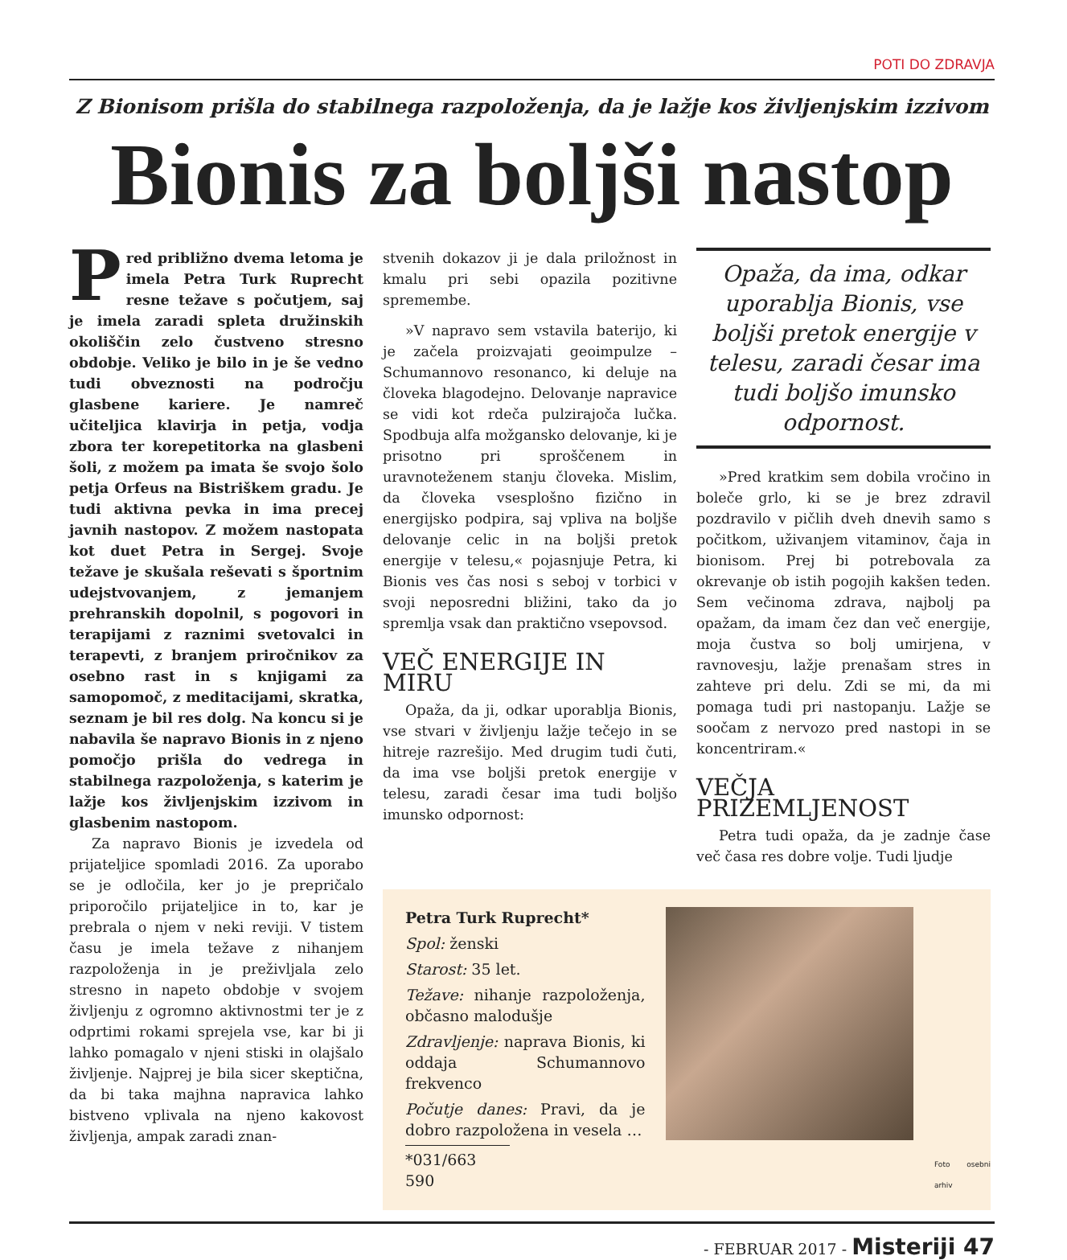POTI DO ZDRAVJA
Z Bionisom prišla do stabilnega razpoloženja, da je lažje kos življenjskim izzivom
Bionis za boljši nastop
Pred približno dvema letoma je imela Petra Turk Ruprecht resne težave s počutjem, saj je imela zaradi spleta družinskih okoliščin zelo čustveno stresno obdobje. Veliko je bilo in je še vedno tudi obveznosti na področju glasbene kariere. Je namreč učiteljica klavirja in petja, vodja zbora ter korepetitorka na glasbeni šoli, z možem pa imata še svojo šolo petja Orfeus na Bistriškem gradu. Je tudi aktivna pevka in ima precej javnih nastopov. Z možem nastopata kot duet Petra in Sergej. Svoje težave je skušala reševati s športnim udejstvovanjem, z jemanjem prehranskih dopolnil, s pogovori in terapijami z raznimi svetovalci in terapevti, z branjem priročnikov za osebno rast in s knjigami za samopomoč, z meditacijami, skratka, seznam je bil res dolg. Na koncu si je nabavila še napravo Bionis in z njeno pomočjo prišla do vedrega in stabilnega razpoloženja, s katerim je lažje kos življenjskim izzivom in glasbenim nastopom.
Za napravo Bionis je izvedela od prijateljice spomladi 2016. Za uporabo se je odločila, ker jo je prepričalo priporočilo prijateljice in to, kar je prebrala o njem v neki reviji. V tistem času je imela težave z nihanjem razpoloženja in je preživljala zelo stresno in napeto obdobje v svojem življenju z ogromno aktivnostmi ter je z odprtimi rokami sprejela vse, kar bi ji lahko pomagalo v njeni stiski in olajšalo življenje. Najprej je bila sicer skeptična, da bi taka majhna napravica lahko bistveno vplivala na njeno kakovost življenja, ampak zaradi znan-
stvenih dokazov ji je dala priložnost in kmalu pri sebi opazila pozitivne spremembe.
»V napravo sem vstavila baterijo, ki je začela proizvajati geoimpulze – Schumannovo resonanco, ki deluje na človeka blagodejno. Delovanje napravice se vidi kot rdeča pulzirajoča lučka. Spodbuja alfa možgansko delovanje, ki je prisotno pri sproščenem in uravnoteženem stanju človeka. Mislim, da človeka vsesplošno fizično in energijsko podpira, saj vpliva na boljše delovanje celic in na boljši pretok energije v telesu,« pojasnjuje Petra, ki Bionis ves čas nosi s seboj v torbici v svoji neposredni bližini, tako da jo spremlja vsak dan praktično vsepovsod.
VEČ ENERGIJE IN MIRU
Opaža, da ji, odkar uporablja Bionis, vse stvari v življenju lažje tečejo in se hitreje razrešijo. Med drugim tudi čuti, da ima vse boljši pretok energije v telesu, zaradi česar ima tudi boljšo imunsko odpornost:
Opaža, da ima, odkar uporablja Bionis, vse boljši pretok energije v telesu, zaradi česar ima tudi boljšo imunsko odpornost.
»Pred kratkim sem dobila vročino in boleče grlo, ki se je brez zdravil pozdravilo v pičlih dveh dnevih samo s počitkom, uživanjem vitaminov, čaja in bionisom. Prej bi potrebovala za okrevanje ob istih pogojih kakšen teden. Sem večinoma zdrava, najbolj pa opažam, da imam čez dan več energije, moja čustva so bolj umirjena, v ravnovesju, lažje prenašam stres in zahteve pri delu. Zdi se mi, da mi pomaga tudi pri nastopanju. Lažje se soočam z nervozo pred nastopi in se koncentriram.«
VEČJA PRIZEMLJENOST
Petra tudi opaža, da je zadnje čase več časa res dobre volje. Tudi ljudje
Petra Turk Ruprecht*
Spol: ženski
Starost: 35 let.
Težave: nihanje razpoloženja, občasno malodušje
Zdravljenje: naprava Bionis, ki oddaja Schumannovo frekvenco
Počutje danes: Pravi, da je dobro razpoložena in vesela …
*031/663 590
Foto osebni arhiv
- FEBRUAR 2017 - Misteriji 47